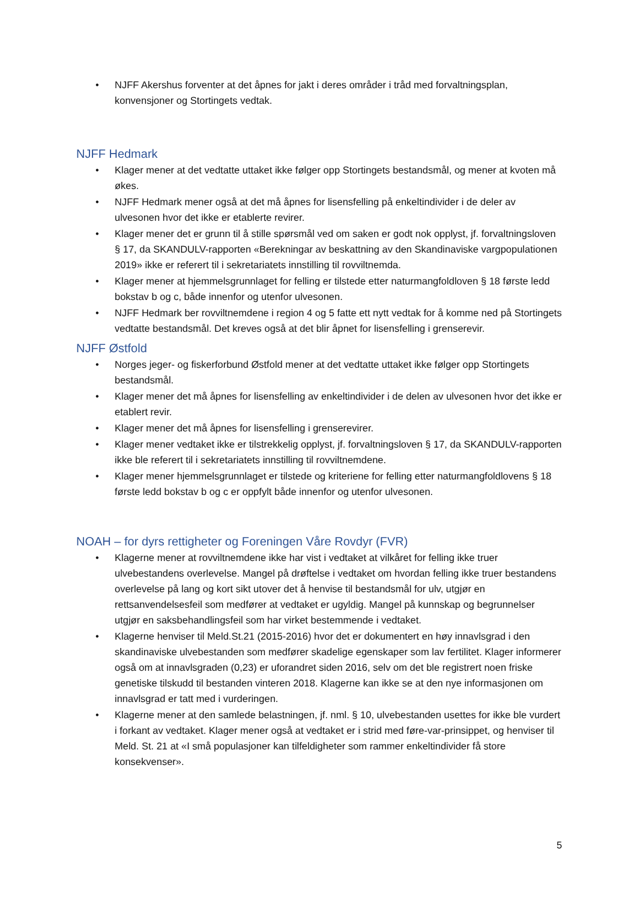• NJFF Akershus forventer at det åpnes for jakt i deres områder i tråd med forvaltningsplan, konvensjoner og Stortingets vedtak.
NJFF Hedmark
• Klager mener at det vedtatte uttaket ikke følger opp Stortingets bestandsmål, og mener at kvoten må økes.
• NJFF Hedmark mener også at det må åpnes for lisensfelling på enkeltindivider i de deler av ulvesonen hvor det ikke er etablerte revirer.
• Klager mener det er grunn til å stille spørsmål ved om saken er godt nok opplyst, jf. forvaltningsloven § 17, da SKANDULV-rapporten «Berekningar av beskattning av den Skandinaviske vargpopulationen 2019» ikke er referert til i sekretariatets innstilling til rovviltnemda.
• Klager mener at hjemmelsgrunnlaget for felling er tilstede etter naturmangfoldloven § 18 første ledd bokstav b og c, både innenfor og utenfor ulvesonen.
• NJFF Hedmark ber rovviltnemdene i region 4 og 5 fatte ett nytt vedtak for å komme ned på Stortingets vedtatte bestandsmål. Det kreves også at det blir åpnet for lisensfelling i grenserevir.
NJFF Østfold
• Norges jeger- og fiskerforbund Østfold mener at det vedtatte uttaket ikke følger opp Stortingets bestandsmål.
• Klager mener det må åpnes for lisensfelling av enkeltindivider i de delen av ulvesonen hvor det ikke er etablert revir.
• Klager mener det må åpnes for lisensfelling i grenserevirer.
• Klager mener vedtaket ikke er tilstrekkelig opplyst, jf. forvaltningsloven § 17, da SKANDULV-rapporten ikke ble referert til i sekretariatets innstilling til rovviltnemdene.
• Klager mener hjemmelsgrunnlaget er tilstede og kriteriene for felling etter naturmangfoldlovens § 18 første ledd bokstav b og c er oppfylt både innenfor og utenfor ulvesonen.
NOAH – for dyrs rettigheter og Foreningen Våre Rovdyr (FVR)
• Klagerne mener at rovviltnemdene ikke har vist i vedtaket at vilkåret for felling ikke truer ulvebestandens overlevelse. Mangel på drøftelse i vedtaket om hvordan felling ikke truer bestandens overlevelse på lang og kort sikt utover det å henvise til bestandsmål for ulv, utgjør en rettsanvendelsesfeil som medfører at vedtaket er ugyldig. Mangel på kunnskap og begrunnelser utgjør en saksbehandlingsfeil som har virket bestemmende i vedtaket.
• Klagerne henviser til Meld.St.21 (2015-2016) hvor det er dokumentert en høy innavlsgrad i den skandinaviske ulvebestanden som medfører skadelige egenskaper som lav fertilitet. Klager informerer også om at innavlsgraden (0,23) er uforandret siden 2016, selv om det ble registrert noen friske genetiske tilskudd til bestanden vinteren 2018. Klagerne kan ikke se at den nye informasjonen om innavlsgrad er tatt med i vurderingen.
• Klagerne mener at den samlede belastningen, jf. nml. § 10, ulvebestanden usettes for ikke ble vurdert i forkant av vedtaket. Klager mener også at vedtaket er i strid med føre-var-prinsippet, og henviser til Meld. St. 21 at «I små populasjoner kan tilfeldigheter som rammer enkeltindivider få store konsekvenser».
5